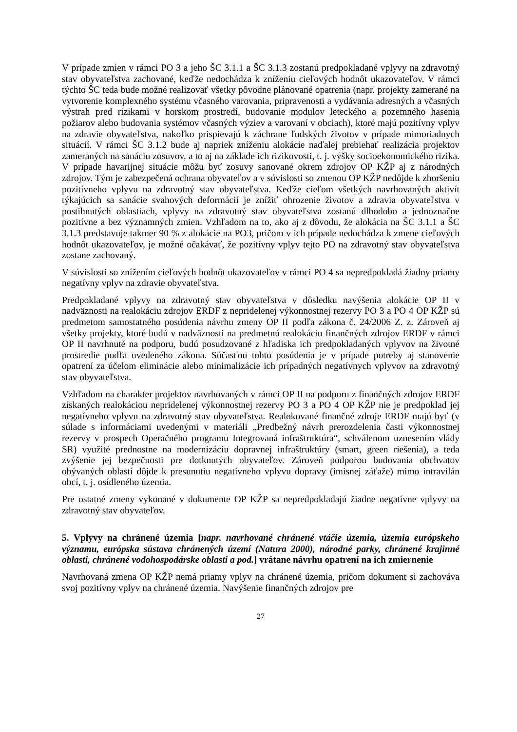V prípade zmien v rámci PO 3 a jeho ŠC 3.1.1 a ŠC 3.1.3 zostanú predpokladané vplyvy na zdravotný stav obyvateľstva zachované, keďže nedochádza k zníženiu cieľových hodnôt ukazovateľov. V rámci týchto ŠC teda bude možné realizovať všetky pôvodne plánované opatrenia (napr. projekty zamerané na vytvorenie komplexného systému včasného varovania, pripravenosti a vydávania adresných a včasných výstrah pred rizikami v horskom prostredí, budovanie modulov leteckého a pozemného hasenia požiarov alebo budovania systémov včasných výziev a varovaní v obciach), ktoré majú pozitívny vplyv na zdravie obyvateľstva, nakoľko prispievajú k záchrane ľudských životov v prípade mimoriadnych situácií. V rámci ŠC 3.1.2 bude aj napriek zníženiu alokácie naďalej prebiehať realizácia projektov zameraných na sanáciu zosuvov, a to aj na základe ich rizikovosti, t. j. výšky socioekonomického rizika. V prípade havarijnej situácie môžu byť zosuvy sanované okrem zdrojov OP KŽP aj z národných zdrojov. Tým je zabezpečená ochrana obyvateľov a v súvislosti so zmenou OP KŽP nedôjde k zhoršeniu pozitívneho vplyvu na zdravotný stav obyvateľstva. Keďže cieľom všetkých navrhovaných aktivít týkajúcich sa sanácie svahových deformácií je znížiť ohrozenie životov a zdravia obyvateľstva v postihnutých oblastiach, vplyvy na zdravotný stav obyvateľstva zostanú dlhodobo a jednoznačne pozitívne a bez významných zmien. Vzhľadom na to, ako aj z dôvodu, že alokácia na ŠC 3.1.1 a ŠC 3.1.3 predstavuje takmer 90 % z alokácie na PO3, pričom v ich prípade nedochádza k zmene cieľových hodnôt ukazovateľov, je možné očakávať, že pozitívny vplyv tejto PO na zdravotný stav obyvateľstva zostane zachovaný.
V súvislosti so znížením cieľových hodnôt ukazovateľov v rámci PO 4 sa nepredpokladá žiadny priamy negatívny vplyv na zdravie obyvateľstva.
Predpokladané vplyvy na zdravotný stav obyvateľstva v dôsledku navýšenia alokácie OP II v nadväznosti na realokáciu zdrojov ERDF z nepridelenej výkonnostnej rezervy PO 3 a PO 4 OP KŽP sú predmetom samostatného posúdenia návrhu zmeny OP II podľa zákona č. 24/2006 Z. z. Zároveň aj všetky projekty, ktoré budú v nadväznosti na predmetnú realokáciu finančných zdrojov ERDF v rámci OP II navrhnuté na podporu, budú posudzované z hľadiska ich predpokladaných vplyvov na životné prostredie podľa uvedeného zákona. Súčasťou tohto posúdenia je v prípade potreby aj stanovenie opatrení za účelom eliminácie alebo minimalizácie ich prípadných negatívnych vplyvov na zdravotný stav obyvateľstva.
Vzhľadom na charakter projektov navrhovaných v rámci OP II na podporu z finančných zdrojov ERDF získaných realokáciou nepridelenej výkonnostnej rezervy PO 3 a PO 4 OP KŽP nie je predpoklad jej negatívneho vplyvu na zdravotný stav obyvateľstva. Realokované finančné zdroje ERDF majú byť (v súlade s informáciami uvedenými v materiáli „Predbežný návrh prerozdelenia časti výkonnostnej rezervy v prospech Operačného programu Integrovaná infraštruktúra“, schválenom uznesením vlády SR) využité prednostne na modernizáciu dopravnej infraštruktúry (smart, green riešenia), a teda zvýšenie jej bezpečnosti pre dotknutých obyvateľov. Zároveň podporou budovania obchvatov obývaných oblastí dôjde k presunutiu negatívneho vplyvu dopravy (imisnej záťaže) mimo intravilán obcí, t. j. osídleného územia.
Pre ostatné zmeny vykonané v dokumente OP KŽP sa nepredpokladajú žiadne negatívne vplyvy na zdravotný stav obyvateľov.
5. Vplyvy na chránené územia [napr. navrhované chránené vtáčie územia, územia európskeho významu, európska sústava chránených území (Natura 2000), národné parky, chránené krajinné oblasti, chránené vodohospodárske oblasti a pod.] vrátane návrhu opatrení na ich zmiernenie
Navrhovaná zmena OP KŽP nemá priamy vplyv na chránené územia, pričom dokument si zachováva svoj pozitívny vplyv na chránené územia. Navýšenie finančných zdrojov pre
27